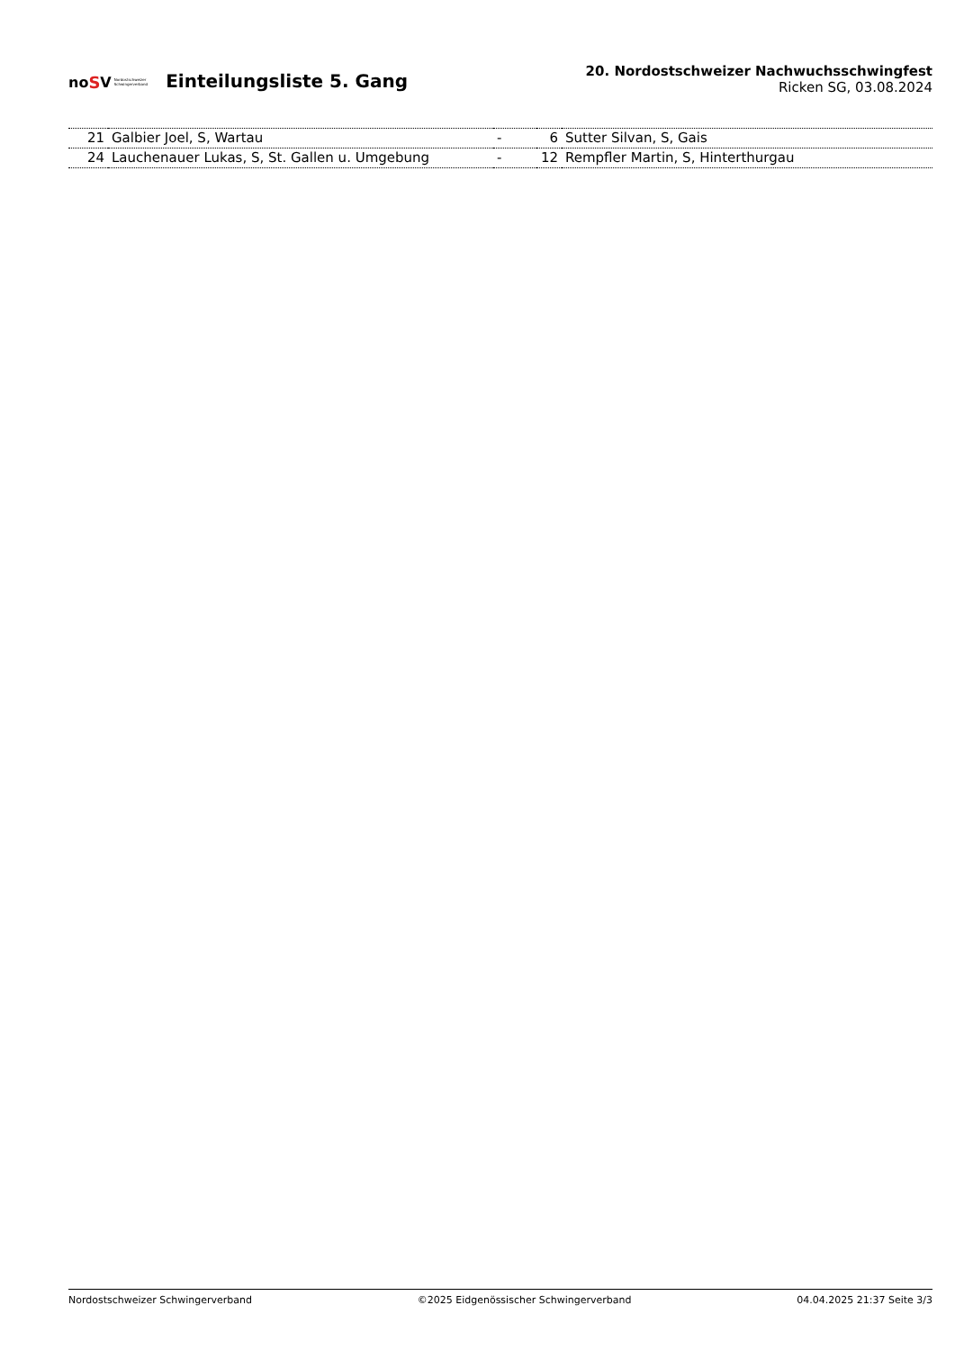no S V Nordostschweizer
Schwingerverband
Einteilungsliste 5. Gang
20. Nordostschweizer Nachwuchsschwingfest
Ricken SG, 03.08.2024
| 21 | Galbier Joel, S, Wartau | - | 6 | Sutter Silvan, S, Gais |
| 24 | Lauchenauer Lukas, S, St. Gallen u. Umgebung | - | 12 | Rempfler Martin, S, Hinterthurgau |
Nordostschweizer Schwingerverband ©2025 Eidgenössischer Schwingerverband 04.04.2025 21:37 Seite 3/3